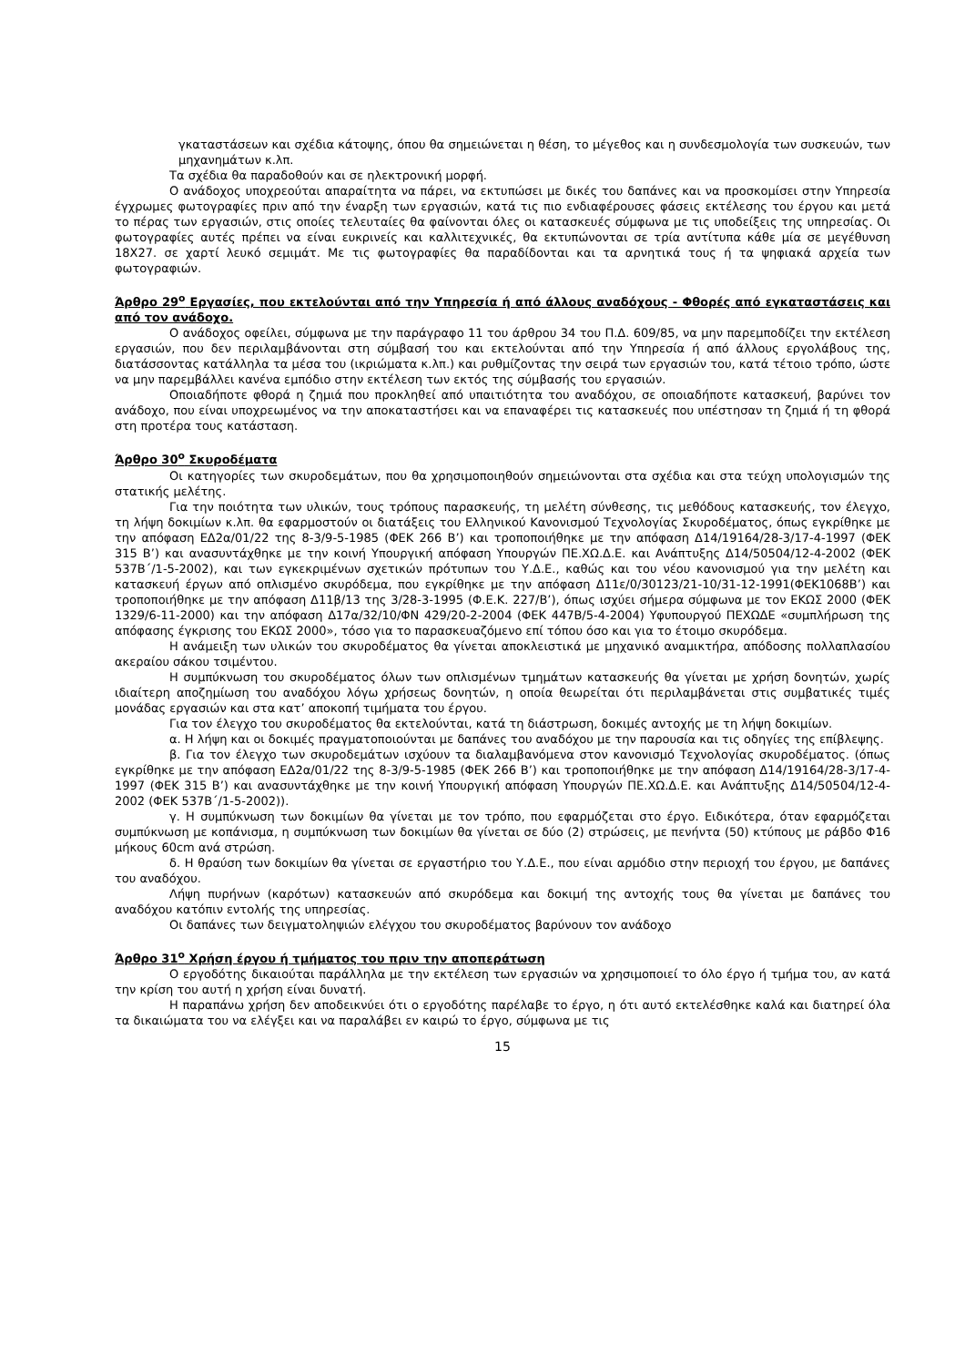γκαταστάσεων και σχέδια κάτοψης, όπου θα σημειώνεται η θέση, το μέγεθος και η συνδεσμολογία των συσκευών, των μηχανημάτων κ.λπ.
Τα σχέδια θα παραδοθούν και σε ηλεκτρονική μορφή.
Ο ανάδοχος υποχρεούται απαραίτητα να πάρει, να εκτυπώσει με δικές του δαπάνες και να προσκομίσει στην Υπηρεσία έγχρωμες φωτογραφίες πριν από την έναρξη των εργασιών, κατά τις πιο ενδιαφέρουσες φάσεις εκτέλεσης του έργου και μετά το πέρας των εργασιών, στις οποίες τελευταίες θα φαίνονται όλες οι κατασκευές σύμφωνα με τις υποδείξεις της υπηρεσίας. Οι φωτογραφίες αυτές πρέπει να είναι ευκρινείς και καλλιτεχνικές, θα εκτυπώνονται σε τρία αντίτυπα κάθε μία σε μεγέθυνση 18Χ27. σε χαρτί λευκό σεμιμάτ. Με τις φωτογραφίες θα παραδίδονται και τα αρνητικά τους ή τα ψηφιακά αρχεία των φωτογραφιών.
Άρθρο 29<sup>ο</sup> Εργασίες, που εκτελούνται από την Υπηρεσία ή από άλλους αναδόχους - Φθορές από εγκαταστάσεις και από τον ανάδοχο.
Ο ανάδοχος οφείλει, σύμφωνα με την παράγραφο 11 του άρθρου 34 του Π.Δ. 609/85, να μην παρεμποδίζει την εκτέλεση εργασιών, που δεν περιλαμβάνονται στη σύμβασή του και εκτελούνται από την Υπηρεσία ή από άλλους εργολάβους της, διατάσσοντας κατάλληλα τα μέσα του (ικριώματα κ.λπ.) και ρυθμίζοντας την σειρά των εργασιών του, κατά τέτοιο τρόπο, ώστε να μην παρεμβάλλει κανένα εμπόδιο στην εκτέλεση των εκτός της σύμβασής του εργασιών.
Οποιαδήποτε φθορά η ζημιά που προκληθεί από υπαιτιότητα του αναδόχου, σε οποιαδήποτε κατασκευή, βαρύνει τον ανάδοχο, που είναι υποχρεωμένος να την αποκαταστήσει και να επαναφέρει τις κατασκευές που υπέστησαν τη ζημιά ή τη φθορά στη προτέρα τους κατάσταση.
Άρθρο 30<sup>ο</sup> Σκυροδέματα
Οι κατηγορίες των σκυροδεμάτων, που θα χρησιμοποιηθούν σημειώνονται στα σχέδια και στα τεύχη υπολογισμών της στατικής μελέτης.
Για την ποιότητα των υλικών, τους τρόπους παρασκευής, τη μελέτη σύνθεσης, τις μεθόδους κατασκευής, τον έλεγχο, τη λήψη δοκιμίων κ.λπ. θα εφαρμοστούν οι διατάξεις του Ελληνικού Κανονισμού Τεχνολογίας Σκυροδέματος, όπως εγκρίθηκε με την απόφαση ΕΔ2α/01/22 της 8-3/9-5-1985 (ΦΕΚ 266 Β’) και τροποποιήθηκε με την απόφαση Δ14/19164/28-3/17-4-1997 (ΦΕΚ 315 Β’) και ανασυντάχθηκε με την κοινή Υπουργική απόφαση Υπουργών ΠΕ.ΧΩ.Δ.Ε. και Ανάπτυξης Δ14/50504/12-4-2002 (ΦΕΚ 537Β΄/1-5-2002), και των εγκεκριμένων σχετικών πρότυπων του Υ.Δ.Ε., καθώς και του νέου κανονισμού για την μελέτη και κατασκευή έργων από οπλισμένο σκυρόδεμα, που εγκρίθηκε με την απόφαση Δ11ε/0/30123/21-10/31-12-1991(ΦΕΚ1068Β’) και τροποποιήθηκε με την απόφαση Δ11β/13 της 3/28-3-1995 (Φ.Ε.Κ. 227/Β’), όπως ισχύει σήμερα σύμφωνα με τον ΕΚΩΣ 2000 (ΦΕΚ 1329/6-11-2000) και την απόφαση Δ17α/32/10/ΦΝ 429/20-2-2004 (ΦΕΚ 447Β/5-4-2004) Υφυπουργού ΠΕΧΩΔΕ «συμπλήρωση της απόφασης έγκρισης του ΕΚΩΣ 2000», τόσο για το παρασκευαζόμενο επί τόπου όσο και για το έτοιμο σκυρόδεμα.
Η ανάμειξη των υλικών του σκυροδέματος θα γίνεται αποκλειστικά με μηχανικό αναμικτήρα, απόδοσης πολλαπλασίου ακεραίου σάκου τσιμέντου.
Η συμπύκνωση του σκυροδέματος όλων των οπλισμένων τμημάτων κατασκευής θα γίνεται με χρήση δονητών, χωρίς ιδιαίτερη αποζημίωση του αναδόχου λόγω χρήσεως δονητών, η οποία θεωρείται ότι περιλαμβάνεται στις συμβατικές τιμές μονάδας εργασιών και στα κατ’ αποκοπή τιμήματα του έργου.
Για τον έλεγχο του σκυροδέματος θα εκτελούνται, κατά τη διάστρωση, δοκιμές αντοχής με τη λήψη δοκιμίων.
α. Η λήψη και οι δοκιμές πραγματοποιούνται με δαπάνες του αναδόχου με την παρουσία και τις οδηγίες της επίβλεψης.
β. Για τον έλεγχο των σκυροδεμάτων ισχύουν τα διαλαμβανόμενα στον κανονισμό Τεχνολογίας σκυροδέματος. (όπως εγκρίθηκε με την απόφαση ΕΔ2α/01/22 της 8-3/9-5-1985 (ΦΕΚ 266 Β’) και τροποποιήθηκε με την απόφαση Δ14/19164/28-3/17-4-1997 (ΦΕΚ 315 Β’) και ανασυντάχθηκε με την κοινή Υπουργική απόφαση Υπουργών ΠΕ.ΧΩ.Δ.Ε. και Ανάπτυξης Δ14/50504/12-4-2002 (ΦΕΚ 537Β΄/1-5-2002)).
γ. Η συμπύκνωση των δοκιμίων θα γίνεται με τον τρόπο, που εφαρμόζεται στο έργο. Ειδικότερα, όταν εφαρμόζεται συμπύκνωση με κοπάνισμα, η συμπύκνωση των δοκιμίων θα γίνεται σε δύο (2) στρώσεις, με πενήντα (50) κτύπους με ράβδο Φ16 μήκους 60cm ανά στρώση.
δ. Η θραύση των δοκιμίων θα γίνεται σε εργαστήριο του Υ.Δ.Ε., που είναι αρμόδιο στην περιοχή του έργου, με δαπάνες του αναδόχου.
Λήψη πυρήνων (καρότων) κατασκευών από σκυρόδεμα και δοκιμή της αντοχής τους θα γίνεται με δαπάνες του αναδόχου κατόπιν εντολής της υπηρεσίας.
Οι δαπάνες των δειγματοληψιών ελέγχου του σκυροδέματος βαρύνουν τον ανάδοχο
Άρθρο 31<sup>ο</sup> Χρήση έργου ή τμήματος του πριν την αποπεράτωση
Ο εργοδότης δικαιούται παράλληλα με την εκτέλεση των εργασιών να χρησιμοποιεί το όλο έργο ή τμήμα του, αν κατά την κρίση του αυτή η χρήση είναι δυνατή.
Η παραπάνω χρήση δεν αποδεικνύει ότι ο εργοδότης παρέλαβε το έργο, η ότι αυτό εκτελέσθηκε καλά και διατηρεί όλα τα δικαιώματα του να ελέγξει και να παραλάβει εν καιρώ το έργο, σύμφωνα με τις
15